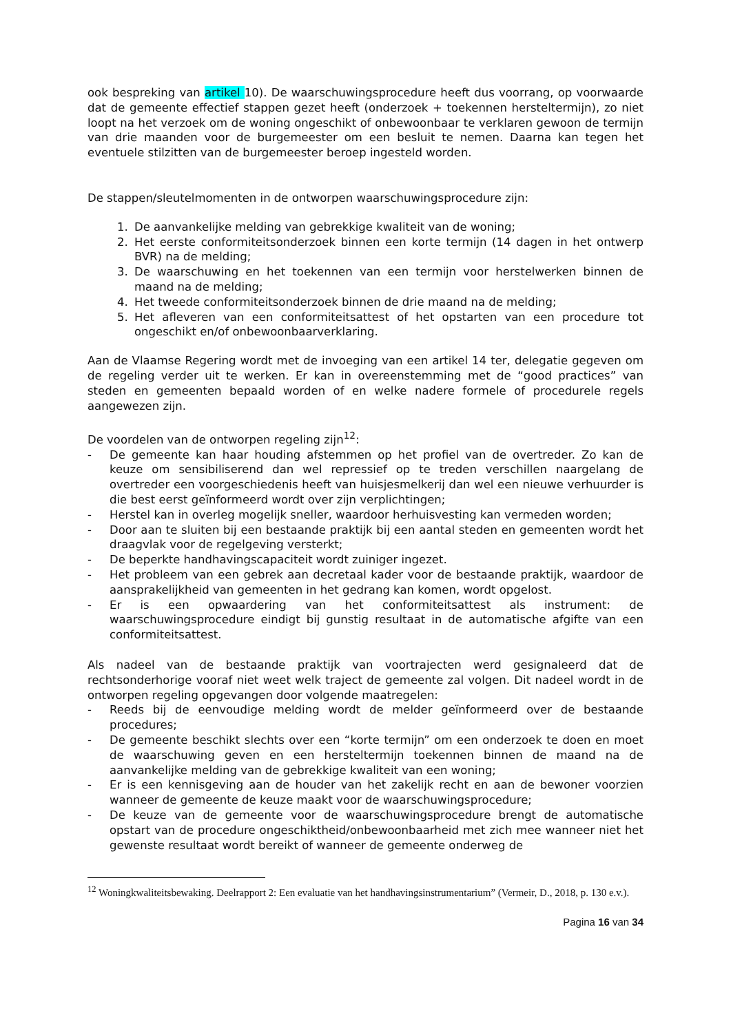ook bespreking van artikel 10). De waarschuwingsprocedure heeft dus voorrang, op voorwaarde dat de gemeente effectief stappen gezet heeft (onderzoek + toekennen hersteltermijn), zo niet loopt na het verzoek om de woning ongeschikt of onbewoonbaar te verklaren gewoon de termijn van drie maanden voor de burgemeester om een besluit te nemen. Daarna kan tegen het eventuele stilzitten van de burgemeester beroep ingesteld worden.
De stappen/sleutelmomenten in de ontworpen waarschuwingsprocedure zijn:
1. De aanvankelijke melding van gebrekkige kwaliteit van de woning;
2. Het eerste conformiteitsonderzoek binnen een korte termijn (14 dagen in het ontwerp BVR) na de melding;
3. De waarschuwing en het toekennen van een termijn voor herstelwerken binnen de maand na de melding;
4. Het tweede conformiteitsonderzoek binnen de drie maand na de melding;
5. Het afleveren van een conformiteitsattest of het opstarten van een procedure tot ongeschikt en/of onbewoonbaarverklaring.
Aan de Vlaamse Regering wordt met de invoeging van een artikel 14 ter, delegatie gegeven om de regeling verder uit te werken. Er kan in overeenstemming met de “good practices” van steden en gemeenten bepaald worden of en welke nadere formele of procedurele regels aangewezen zijn.
De voordelen van de ontworpen regeling zijn<sup>12</sup>:
- De gemeente kan haar houding afstemmen op het profiel van de overtreder. Zo kan de keuze om sensibiliserend dan wel repressief op te treden verschillen naargelang de overtreder een voorgeschiedenis heeft van huisjesmelkerij dan wel een nieuwe verhuurder is die best eerst geïnformeerd wordt over zijn verplichtingen;
- Herstel kan in overleg mogelijk sneller, waardoor herhuisvesting kan vermeden worden;
- Door aan te sluiten bij een bestaande praktijk bij een aantal steden en gemeenten wordt het draagvlak voor de regelgeving versterkt;
- De beperkte handhavingscapaciteit wordt zuiniger ingezet.
- Het probleem van een gebrek aan decretaal kader voor de bestaande praktijk, waardoor de aansprakelijkheid van gemeenten in het gedrang kan komen, wordt opgelost.
- Er is een opwaardering van het conformiteitsattest als instrument: de waarschuwingsprocedure eindigt bij gunstig resultaat in de automatische afgifte van een conformiteitsattest.
Als nadeel van de bestaande praktijk van voortrajecten werd gesignaleerd dat de rechtsonderhorige vooraf niet weet welk traject de gemeente zal volgen. Dit nadeel wordt in de ontworpen regeling opgevangen door volgende maatregelen:
- Reeds bij de eenvoudige melding wordt de melder geïnformeerd over de bestaande procedures;
- De gemeente beschikt slechts over een “korte termijn” om een onderzoek te doen en moet de waarschuwing geven en een hersteltermijn toekennen binnen de maand na de aanvankelijke melding van de gebrekkige kwaliteit van een woning;
- Er is een kennisgeving aan de houder van het zakelijk recht en aan de bewoner voorzien wanneer de gemeente de keuze maakt voor de waarschuwingsprocedure;
- De keuze van de gemeente voor de waarschuwingsprocedure brengt de automatische opstart van de procedure ongeschiktheid/onbewoonbaarheid met zich mee wanneer niet het gewenste resultaat wordt bereikt of wanneer de gemeente onderweg de
<sup>12</sup> Woningkwaliteitsbewaking. Deelrapport 2: Een evaluatie van het handhavingsinstrumentarium” (Vermeir, D., 2018, p. 130 e.v.).
Pagina 16 van 34